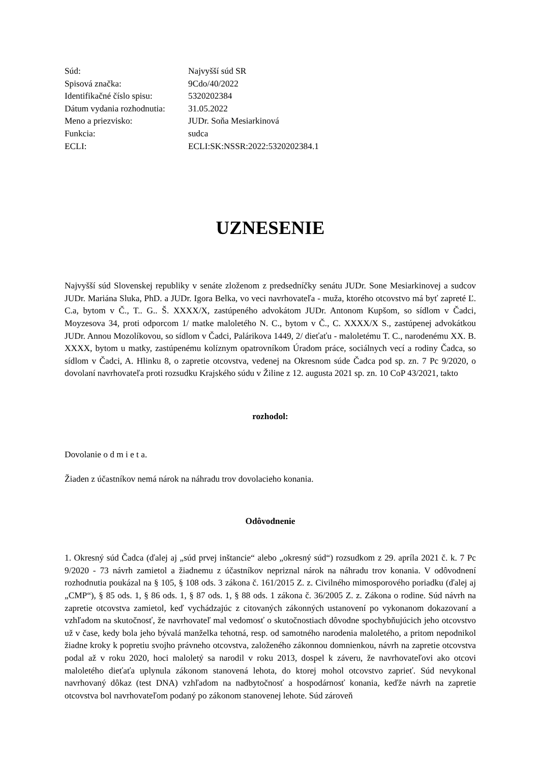| Súd: | Najvyšší súd SR |
| Spisová značka: | 9Cdo/40/2022 |
| Identifikačné číslo spisu: | 5320202384 |
| Dátum vydania rozhodnutia: | 31.05.2022 |
| Meno a priezvisko: | JUDr. Soňa Mesiarkinová |
| Funkcia: | sudca |
| ECLI: | ECLI:SK:NSSR:2022:5320202384.1 |
UZNESENIE
Najvyšší súd Slovenskej republiky v senáte zloženom z predsedníčky senátu JUDr. Sone Mesiarkinovej a sudcov JUDr. Mariána Sluka, PhD. a JUDr. Igora Belka, vo veci navrhovateľa - muža, ktorého otcovstvo má byť zapreté Ľ. C.a, bytom v Č., T.. G.. Š. XXXX/X, zastúpeného advokátom JUDr. Antonom Kupšom, so sídlom v Čadci, Moyzesova 34, proti odporcom 1/ matke maloletého N. C., bytom v Č., C. XXXX/X S., zastúpenej advokátkou JUDr. Annou Mozolíkovou, so sídlom v Čadci, Palárikova 1449, 2/ dieťaťu - maloletému T. C., narodenému XX. B. XXXX, bytom u matky, zastúpenému kolíznym opatrovníkom Úradom práce, sociálnych vecí a rodiny Čadca, so sídlom v Čadci, A. Hlinku 8, o zapretie otcovstva, vedenej na Okresnom súde Čadca pod sp. zn. 7 Pc 9/2020, o dovolaní navrhovateľa proti rozsudku Krajského súdu v Žiline z 12. augusta 2021 sp. zn. 10 CoP 43/2021, takto
rozhodol:
Dovolanie o d m i e t a.
Žiaden z účastníkov nemá nárok na náhradu trov dovolacieho konania.
Odôvodnenie
1. Okresný súd Čadca (ďalej aj „súd prvej inštancie“ alebo „okresný súd“) rozsudkom z 29. apríla 2021 č. k. 7 Pc 9/2020 - 73 návrh zamietol a žiadnemu z účastníkov nepriznal nárok na náhradu trov konania. V odôvodnení rozhodnutia poukázal na § 105, § 108 ods. 3 zákona č. 161/2015 Z. z. Civilného mimosporového poriadku (ďalej aj „CMP“), § 85 ods. 1, § 86 ods. 1, § 87 ods. 1, § 88 ods. 1 zákona č. 36/2005 Z. z. Zákona o rodine. Súd návrh na zapretie otcovstva zamietol, keď vychádzajúc z citovaných zákonných ustanovení po vykonanom dokazovaní a vzhľadom na skutočnosť, že navrhovateľ mal vedomosť o skutočnostiach dôvodne spochybňujúcich jeho otcovstvo už v čase, kedy bola jeho bývalá manželka tehotná, resp. od samotného narodenia maloletého, a pritom nepodnikol žiadne kroky k popretiu svojho právneho otcovstva, založeného zákonnou domnienkou, návrh na zapretie otcovstva podal až v roku 2020, hoci maloletý sa narodil v roku 2013, dospel k záveru, že navrhovateľovi ako otcovi maloletého dieťaťa uplynula zákonom stanovená lehota, do ktorej mohol otcovstvo zaprieť. Súd nevykonal navrhovaný dôkaz (test DNA) vzhľadom na nadbytočnosť a hospodárnosť konania, keďže návrh na zapretie otcovstva bol navrhovateľom podaný po zákonom stanovenej lehote. Súd zároveň